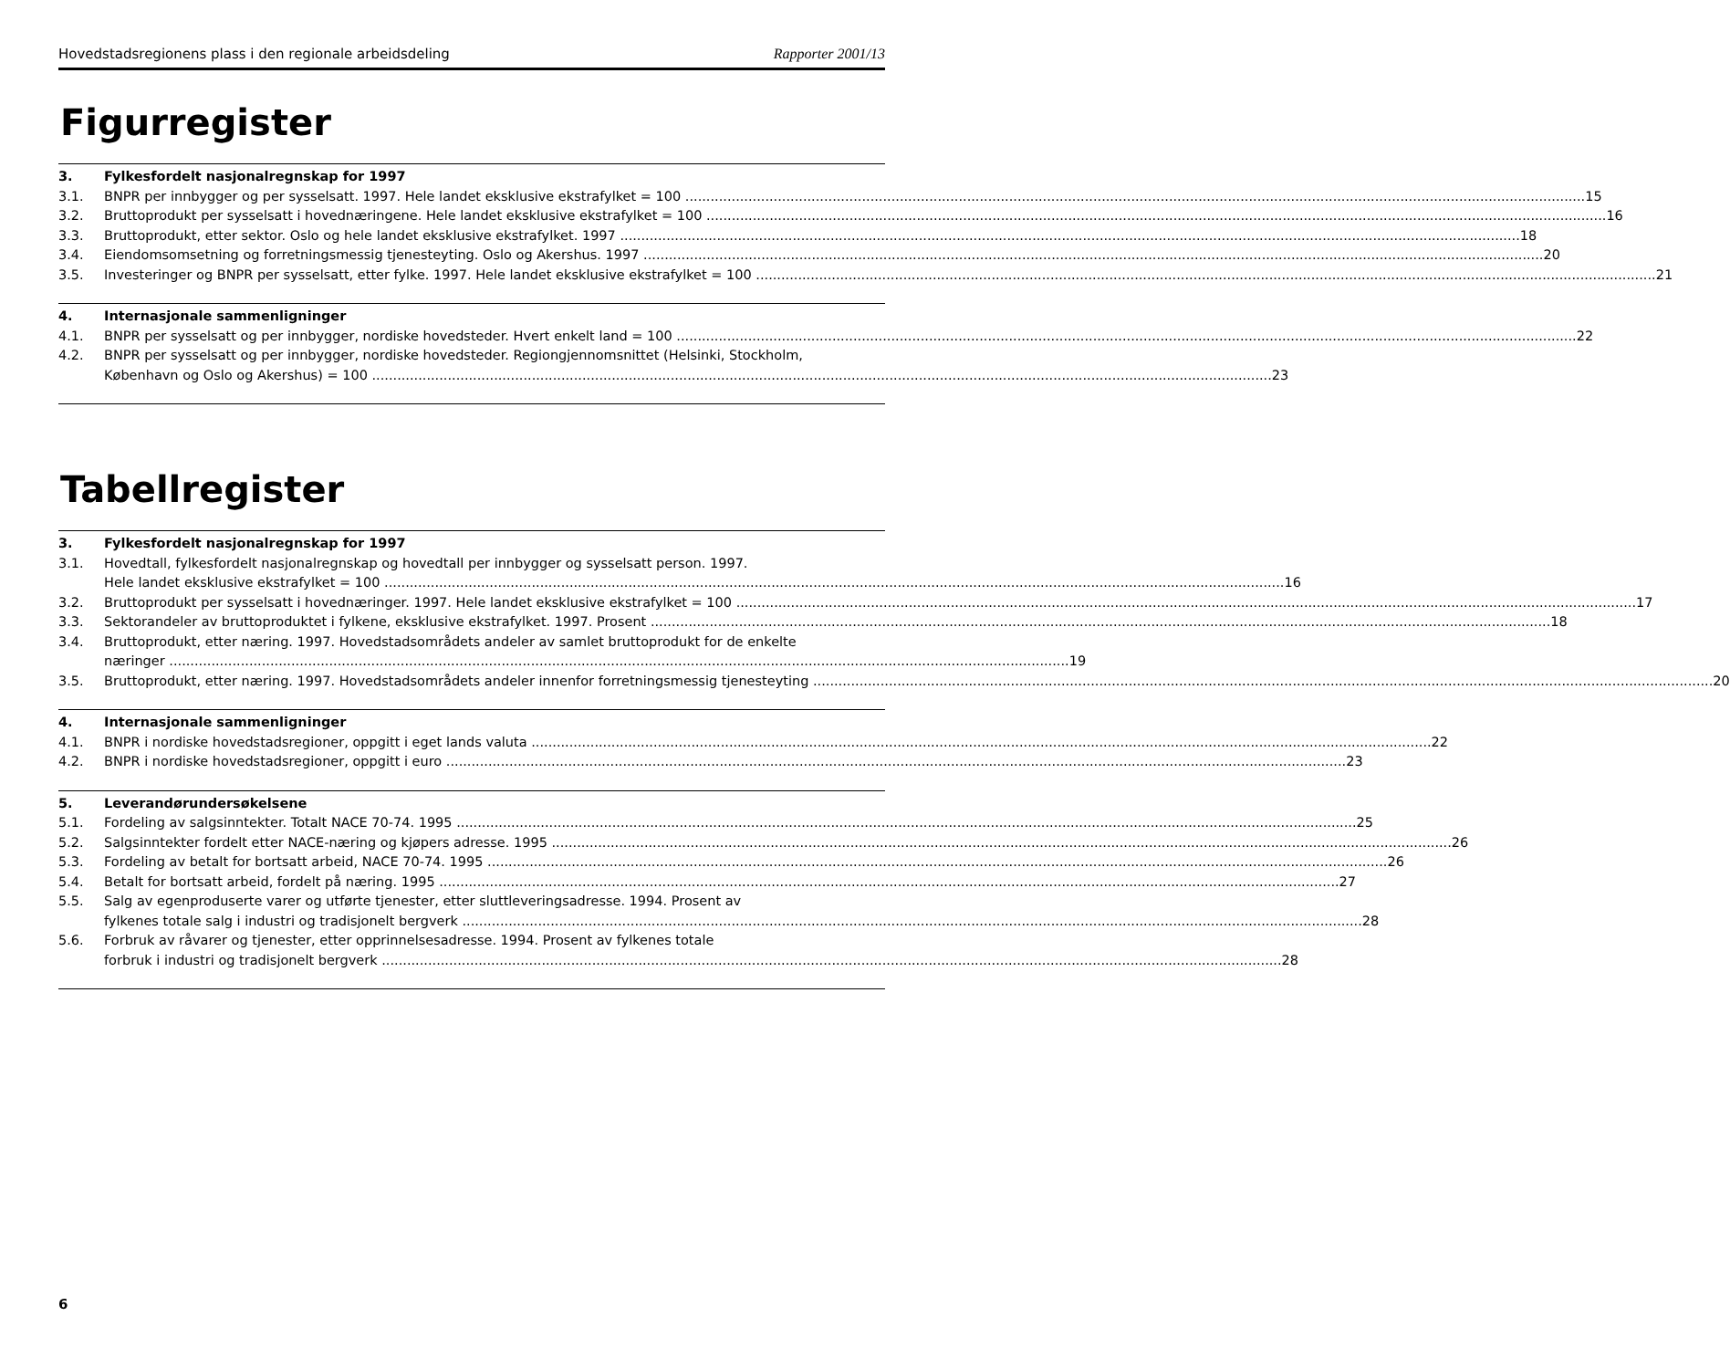Hovedstadsregionens plass i den regionale arbeidsdeling Rapporter 2001/13
Figurregister
3. Fylkesfordelt nasjonalregnskap for 1997
3.1. BNPR per innbygger og per sysselsatt. 1997. Hele landet eksklusive ekstrafylket = 100 15
3.2. Bruttoprodukt per sysselsatt i hovednæringene. Hele landet eksklusive ekstrafylket = 100 16
3.3. Bruttoprodukt, etter sektor. Oslo og hele landet eksklusive ekstrafylket. 1997 18
3.4. Eiendomsomsetning og forretningsmessig tjenesteyting. Oslo og Akershus. 1997 20
3.5. Investeringer og BNPR per sysselsatt, etter fylke. 1997. Hele landet eksklusive ekstrafylket = 100 21
4. Internasjonale sammenligninger
4.1. BNPR per sysselsatt og per innbygger, nordiske hovedsteder. Hvert enkelt land = 100 22
4.2. BNPR per sysselsatt og per innbygger, nordiske hovedsteder. Regiongjennomsnittet (Helsinki, Stockholm,
København og Oslo og Akershus) = 100 23
Tabellregister
3. Fylkesfordelt nasjonalregnskap for 1997
3.1. Hovedtall, fylkesfordelt nasjonalregnskap og hovedtall per innbygger og sysselsatt person. 1997.
Hele landet eksklusive ekstrafylket = 100 16
3.2. Bruttoprodukt per sysselsatt i hovednæringer. 1997. Hele landet eksklusive ekstrafylket = 100 17
3.3. Sektorandeler av bruttoproduktet i fylkene, eksklusive ekstrafylket. 1997. Prosent 18
3.4. Bruttoprodukt, etter næring. 1997. Hovedstadsområdets andeler av samlet bruttoprodukt for de enkelte
næringer 19
3.5. Bruttoprodukt, etter næring. 1997. Hovedstadsområdets andeler innenfor forretningsmessig tjenesteyting 20
4. Internasjonale sammenligninger
4.1. BNPR i nordiske hovedstadsregioner, oppgitt i eget lands valuta 22
4.2. BNPR i nordiske hovedstadsregioner, oppgitt i euro 23
5. Leverandørundersøkelsene
5.1. Fordeling av salgsinntekter. Totalt NACE 70-74. 1995 25
5.2. Salgsinntekter fordelt etter NACE-næring og kjøpers adresse. 1995 26
5.3. Fordeling av betalt for bortsatt arbeid, NACE 70-74. 1995 26
5.4. Betalt for bortsatt arbeid, fordelt på næring. 1995 27
5.5. Salg av egenproduserte varer og utførte tjenester, etter sluttleveringsadresse. 1994. Prosent av
fylkenes totale salg i industri og tradisjonelt bergverk 28
5.6. Forbruk av råvarer og tjenester, etter opprinnelsesadresse. 1994. Prosent av fylkenes totale
forbruk i industri og tradisjonelt bergverk 28
6